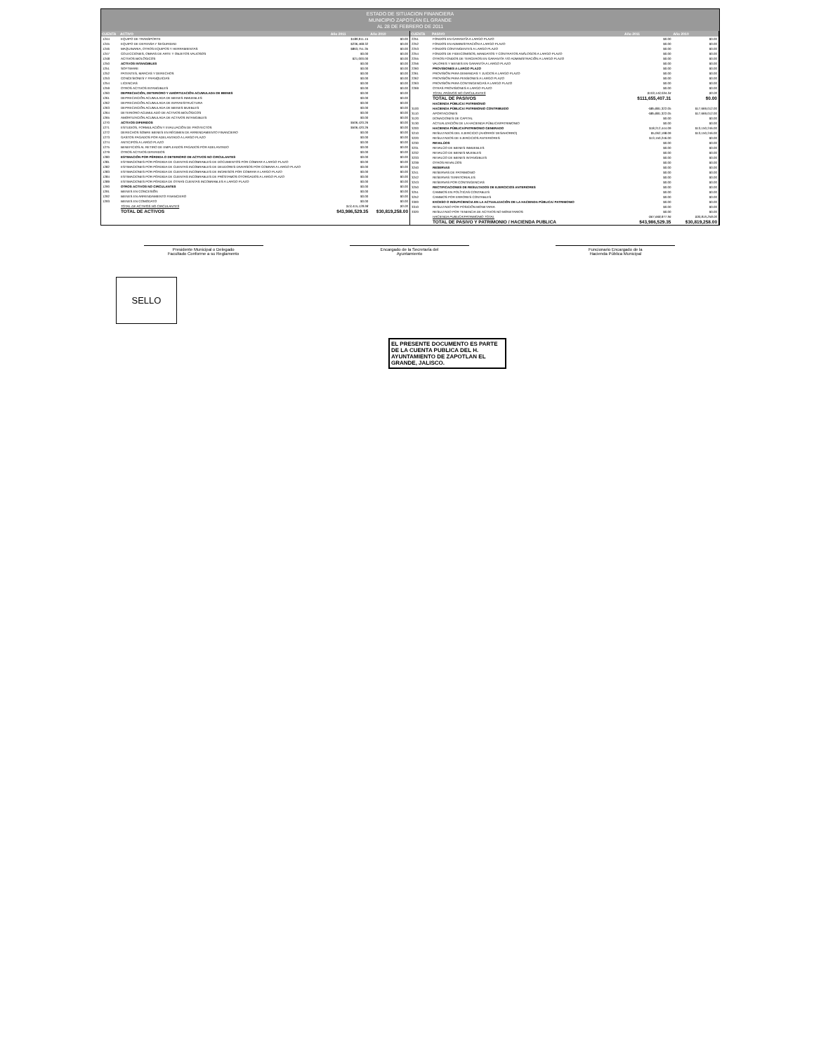ESTADO DE SITUACION FINANCIERA
MUNICIPIO ZAPOTLÁN EL GRANDE
AL 28 DE FEBRERO DE 2011
| CUENTA | ACTIVO | Año 2011 | Año 2010 |
| --- | --- | --- | --- |
| 1244 | EQUIPO DE TRANSPORTE | $189,911.15 | $0.00 |
| 1245 | EQUIPO DE DEFENSA Y SEGURIDAD | $236,468.32 | $0.00 |
| 1246 | MAQUINARIA, OTROS EQUIPOS Y HERRAMIENTAS | $863,751.35 | $0.00 |
| 1247 | COLECCIONES, OBRAS DE ARTE Y OBJETOS VALIOSOS | $0.00 | $0.00 |
| 1248 | ACTIVOS BIOLÓGICOS | $21,000.00 | $0.00 |
| 1250 | ACTIVOS INTANGIBLES | $0.00 | $0.00 |
| 1251 | SOFTWARE | $0.00 | $0.00 |
| 1252 | PATENTES, MARCAS Y DERECHOS | $0.00 | $0.00 |
| 1253 | CONCESIONES Y FRANQUICIAS | $0.00 | $0.00 |
| 1254 | LICENCIAS | $0.00 | $0.00 |
| 1259 | OTROS ACTIVOS INTANGIBLES | $0.00 | $0.00 |
| 1260 | DEPRECIACIÓN, DETERIORO Y AMORTIZACIÓN ACUMULADA DE BIENES | $0.00 | $0.00 |
| 1261 | DEPRECIACIÓN ACUMULADA DE BIENES INMUEBLES | $0.00 | $0.00 |
| 1262 | DEPRECIACIÓN ACUMULADA DE INFRAESTRUCTURA | $0.00 | $0.00 |
| 1263 | DEPRECIACIÓN ACUMULADA DE BIENES MUEBLES | $0.00 | $0.00 |
| 1264 | DETERIORO ACUMULADO DE ACTIVOS BIOLÓGICOS | $0.00 | $0.00 |
| 1265 | AMORTIZACIÓN ACUMULADA DE ACTIVOS INTANGIBLES | $0.00 | $0.00 |
| 1270 | ACTIVOS DIFERIDOS | $506,420.26 | $0.00 |
| 1271 | ESTUDIOS, FORMULACIÓN Y EVALUACIÓN DE PROYECTOS | $506,420.26 | $0.00 |
| 1272 | DERECHOS SOBRE BIENES EN RÉGIMEN DE ARRENDAMIENTO FINANCIERO | $0.00 | $0.00 |
| 1273 | GASTOS PAGADOS POR ADELANTADO A LARGO PLAZO | $0.00 | $0.00 |
| 1274 | ANTICIPOS A LARGO PLAZO | $0.00 | $0.00 |
| 1275 | BENEFICIOS AL RETIRO DE EMPLEADOS PAGADOS POR ADELANTADO | $0.00 | $0.00 |
| 1279 | OTROS ACTIVOS DIFERIDOS | $0.00 | $0.00 |
| 1280 | ESTIMACIÓN POR PÉRDIDA O DETERIORO DE ACTIVOS NO CIRCULANTES | $0.00 | $0.00 |
| 1281 | ESTIMACIONES POR PÉRDIDA DE CUENTAS INCOBRABLES DE DOCUMENTOS POR COBRAR A LARGO PLAZO | $0.00 | $0.00 |
| 1282 | ESTIMACIONES POR PÉRDIDA DE CUENTAS INCOBRABLES DE DEUDORES DIVERSOS POR COBRAR A LARGO PLAZO | $0.00 | $0.00 |
| 1283 | ESTIMACIONES POR PÉRDIDA DE CUENTAS INCOBRABLES DE INGRESOS POR COBRAR A LARGO PLAZO | $0.00 | $0.00 |
| 1284 | ESTIMACIONES POR PÉRDIDA DE CUENTAS INCOBRABLES DE PRÉSTAMOS OTORGADOS A LARGO PLAZO | $0.00 | $0.00 |
| 1289 | ESTIMACIONES POR PÉRDIDA DE OTRAS CUENTAS INCOBRABLES A LARGO PLAZO | $0.00 | $0.00 |
| 1290 | OTROS ACTIVOS NO CIRCULANTES | $0.00 | $0.00 |
| 1291 | BIENES EN CONCESIÓN | $0.00 | $0.00 |
| 1292 | BIENES EN ARRENDAMIENTO FINANCIERO | $0.00 | $0.00 |
| 1293 | BIENES EN COMODATO | $0.00 | $0.00 |
| | TOTAL DE ACTIVOS NO CIRCULANTES | $13,415,128.98 | $0.00 |
| | TOTAL DE ACTIVOS | $43,986,529.35 | $30,819,258.00 |
| CUENTA | PASIVO | Año 2011 | Año 2010 |
| --- | --- | --- | --- |
| 2251 | FONDOS EN GARANTÍA A LARGO PLAZO | $0.00 | $0.00 |
| 2252 | FONDOS EN ADMINISTRACIÓN A LARGO PLAZO | $0.00 | $0.00 |
| 2253 | FONDOS CONTINGENTES A LARGO PLAZO | $0.00 | $0.00 |
| 2254 | FONDOS DE FIDEICOMISOS, MANDATOS Y CONTRATOS ANÁLOGOS A LARGO PLAZO | $0.00 | $0.00 |
| 2255 | OTROS FONDOS DE TERCEROS EN GARANTÍA Y/O ADMINISTRACIÓN A LARGO PLAZO | $0.00 | $0.00 |
| 2256 | VALORES Y BIENES EN GARANTÍA A LARGO PLAZO | $0.00 | $0.00 |
| 2260 | PROVISIONES A LARGO PLAZO | $0.00 | $0.00 |
| 2261 | PROVISIÓN PARA DEMANDAS Y JUICIOS A LARGO PLAZO | $0.00 | $0.00 |
| 2262 | PROVISIÓN PARA PENSIONES A LARGO PLAZO | $0.00 | $0.00 |
| 2263 | PROVISIÓN PARA CONTINGENCIAS A LARGO PLAZO | $0.00 | $0.00 |
| 2269 | OTRAS PROVISIONES A LARGO PLAZO | $0.00 | $0.00 |
| | TOTAL PASIVOS NO CIRCULANTES | $103,143,034.34 | $0.00 |
| | TOTAL DE PASIVOS | $111,655,407.31 | $0.00 |
| | HACIENDA PÚBLICA/ PATRIMONIO | | |
| 3100 | HACIENDA PÚBLICA/ PATRIMONIO CONTRIBUIDO | -$85,881,322.05 | $17,669,012.00 |
| 3110 | APORTACIONES | -$85,881,322.05 | $17,669,012.00 |
| 3120 | DONACIONES DE CAPITAL | $0.00 | $0.00 |
| 3130 | ACTUALIZACIÓN DE LA HACIENDA PÚBLICA/PATRIMONIO | $0.00 | $0.00 |
| 3200 | HACIENDA PÚBLICA/PATRIMONIO GENERADO | $18,212,444.09 | $13,150,246.00 |
| 3210 | RESULTADOS DEL EJERCICIO (AHORRO/ DESAHORRO) | $5,062,198.09 | $13,150,246.00 |
| 3220 | RESULTADOS DE EJERCICIOS ANTERIORES | $13,150,246.00 | $0.00 |
| 3230 | REVALÚOS | $0.00 | $0.00 |
| 3231 | REVALÚO DE BIENES INMUEBLES | $0.00 | $0.00 |
| 3232 | REVALÚO DE BIENES MUEBLES | $0.00 | $0.00 |
| 3233 | REVALÚO DE BIENES INTANGIBLES | $0.00 | $0.00 |
| 3239 | OTROS REVALÚOS | $0.00 | $0.00 |
| 3240 | RESERVAS | $0.00 | $0.00 |
| 3241 | RESERVAS DE PATRIMONIO | $0.00 | $0.00 |
| 3242 | RESERVAS TERRITORIALES | $0.00 | $0.00 |
| 3243 | RESERVAS POR CONTINGENCIAS | $0.00 | $0.00 |
| 3250 | RECTIFICACIONES DE RESULTADOS DE EJERCICIOS ANTERIORES | $0.00 | $0.00 |
| 3251 | CAMBIOS EN POLÍTICAS CONTABLES | $0.00 | $0.00 |
| 3252 | CAMBIOS POR ERRORES CONTABLES | $0.00 | $0.00 |
| 3300 | EXCESO O INSUFICIENCIA EN LA ACTUALIZACIÓN DE LA HACIENDA PÚBLICA/ PATRIMONIO | $0.00 | $0.00 |
| 3310 | RESULTADO POR POSICIÓN MONETARIA | $0.00 | $0.00 |
| 3320 | RESULTADO POR TENENCIA DE ACTIVOS NO MONETARIOS | $0.00 | $0.00 |
| | HACIENDA PUBLICA/PATRIMONIO TOTAL | -$67,668,877.96 | $30,819,258.00 |
| | TOTAL DE PASIVO Y PATRIMONIO / HACIENDA PUBLICA | $43,986,529.35 | $30,819,258.00 |
Presidente Municipal o Delegado
Facultado Conforme a su Reglamento
Encargado de la Secretaría del
Ayuntamiento
Funcionario Encargado de la
Hacienda Pública Municipal
SELLO
EL PRESENTE DOCUMENTO ES PARTE DE LA CUENTA PUBLICA DEL H. AYUNTAMIENTO DE ZAPOTLAN EL GRANDE, JALISCO.